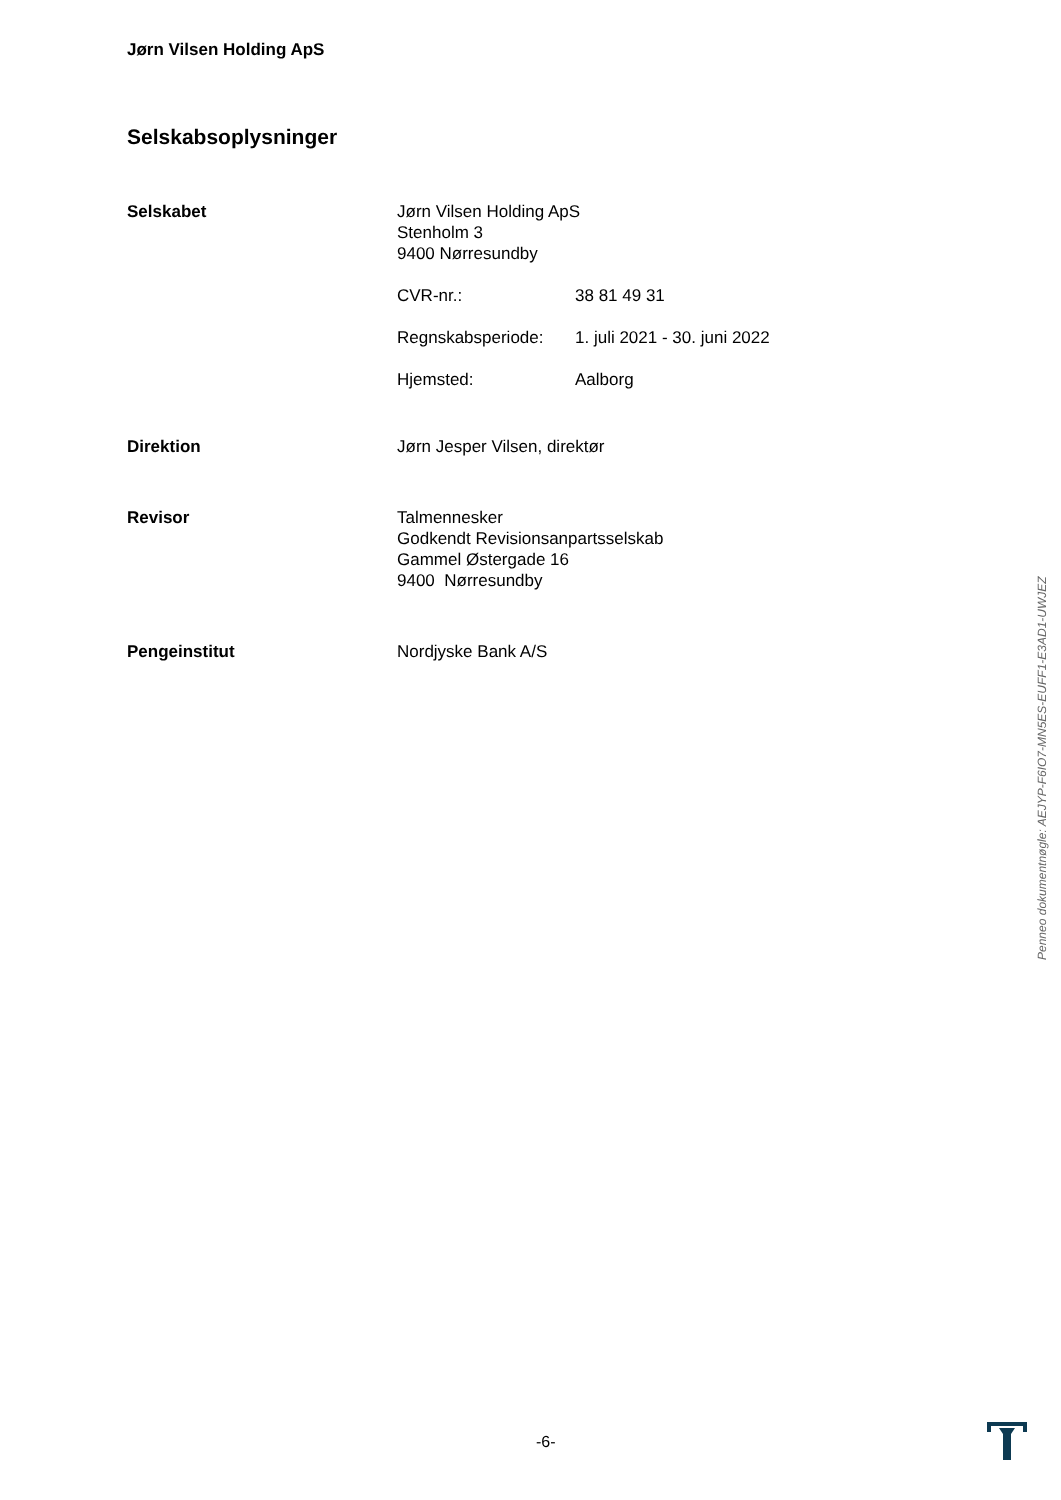Jørn Vilsen Holding ApS
Selskabsoplysninger
Selskabet Jørn Vilsen Holding ApS
Stenholm 3
9400 Nørresundby
CVR-nr.: 38 81 49 31
Regnskabsperiode: 1. juli 2021 - 30. juni 2022
Hjemsted: Aalborg
Direktion Jørn Jesper Vilsen, direktør
Revisor Talmennesker
Godkendt Revisionsanpartsselskab
Gammel Østergade 16
9400 Nørresundby
Pengeinstitut Nordjyske Bank A/S
Penneo dokumentnøgle: AEJYP-F6IO7-MN5ES-EUFF1-E3AD1-UWJEZ
-6-